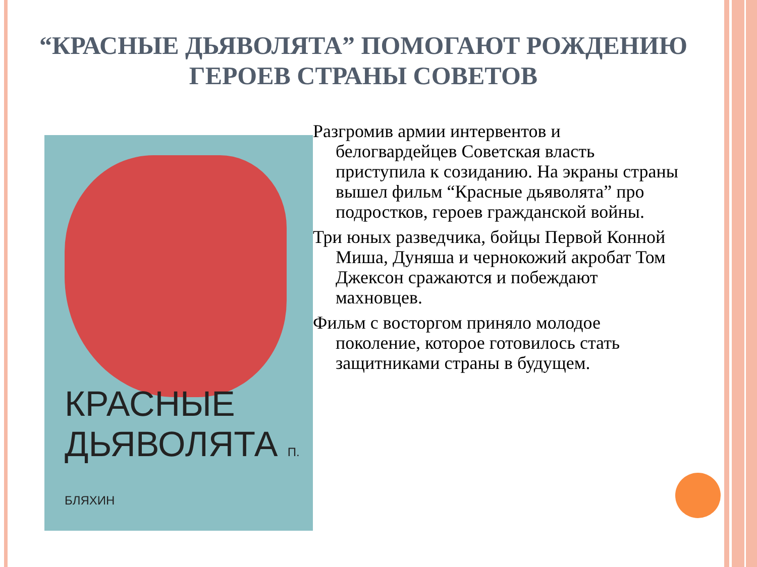“КРАСНЫЕ ДЬЯВОЛЯТА” ПОМОГАЮТ РОЖДЕНИЮ
ГЕРОЕВ СТРАНЫ СОВЕТОВ
КРАСНЫЕ
ДЬЯВОЛЯТА П. БЛЯХИН
Разгромив армии интервентов и белогвардейцев Советская власть приступила к созиданию. На экраны страны вышел фильм “Красные дьяволята” про подростков, героев гражданской войны.
Три юных разведчика, бойцы Первой Конной Миша, Дуняша и чернокожий акробат Том Джексон сражаются и побеждают махновцев.
Фильм с восторгом приняло молодое поколение, которое готовилось стать защитниками страны в будущем.